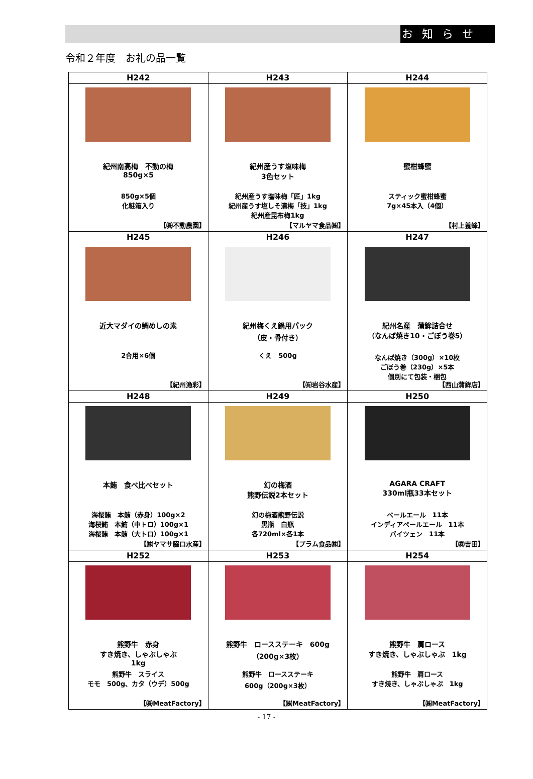お知らせ
令和２年度　お礼の品一覧
| H242 | H243 | H244 |
| --- | --- | --- |
| 紀州南高梅 不動の梅 850g×5 850g×5個 化粧箱入り 【㈱不動農園】 | 紀州産うす塩味梅 3色セット 紀州産うす塩味梅「匠」1kg 紀州産うす塩しそ漬梅「技」1kg 紀州産昆布梅1kg 【マルヤマ食品㈱】 | 蜜柑蜂蜜 スティック蜜柑蜂蜜 7g×45本入（4個） 【村上養蜂】 |
| H245 | H246 | H247 |
| 近大マダイの鯛めしの素 2合用×6個 【紀州漁彩】 | 紀州梅くえ鍋用パック （皮・骨付き） くえ 500g 【㈲岩谷水産】 | 紀州名産 蒲鉾詰合せ （なんば焼き10・ごぼう巻5） なんば焼き（300g）×10枚 ごぼう巻（230g）×5本 個別にて包装・梱包 【西山蒲鉾店】 |
| H248 | H249 | H250 |
| 本鮪 食べ比べセット 海桜鮪 本鮪（赤身）100g×2 海桜鮪 本鮪（中トロ）100g×1 海桜鮪 本鮪（大トロ）100g×1 【㈱ヤマサ脇口水産】 | 幻の梅酒 熊野伝説2本セット 幻の梅酒熊野伝説 黒瓶 白瓶 各720ml×各1本 【プラム食品㈱】 | AGARA CRAFT 330ml瓶33本セット ペールエール 11本 インディアペールエール 11本 バイツェン 11本 【㈱吉田】 |
| H252 | H253 | H254 |
| 熊野牛 赤身 すき焼き、しゃぶしゃぶ 1kg 熊野牛 スライス モモ 500g、カタ（ウデ）500g 【㈱MeatFactory】 | 熊野牛 ロースステーキ 600g （200g×3枚） 熊野牛 ロースステーキ 600g（200g×3枚） 【㈱MeatFactory】 | 熊野牛 肩ロース すき焼き、しゃぶしゃぶ 1kg 熊野牛 肩ロース すき焼き、しゃぶしゃぶ 1kg 【㈱MeatFactory】 |
- 17 -